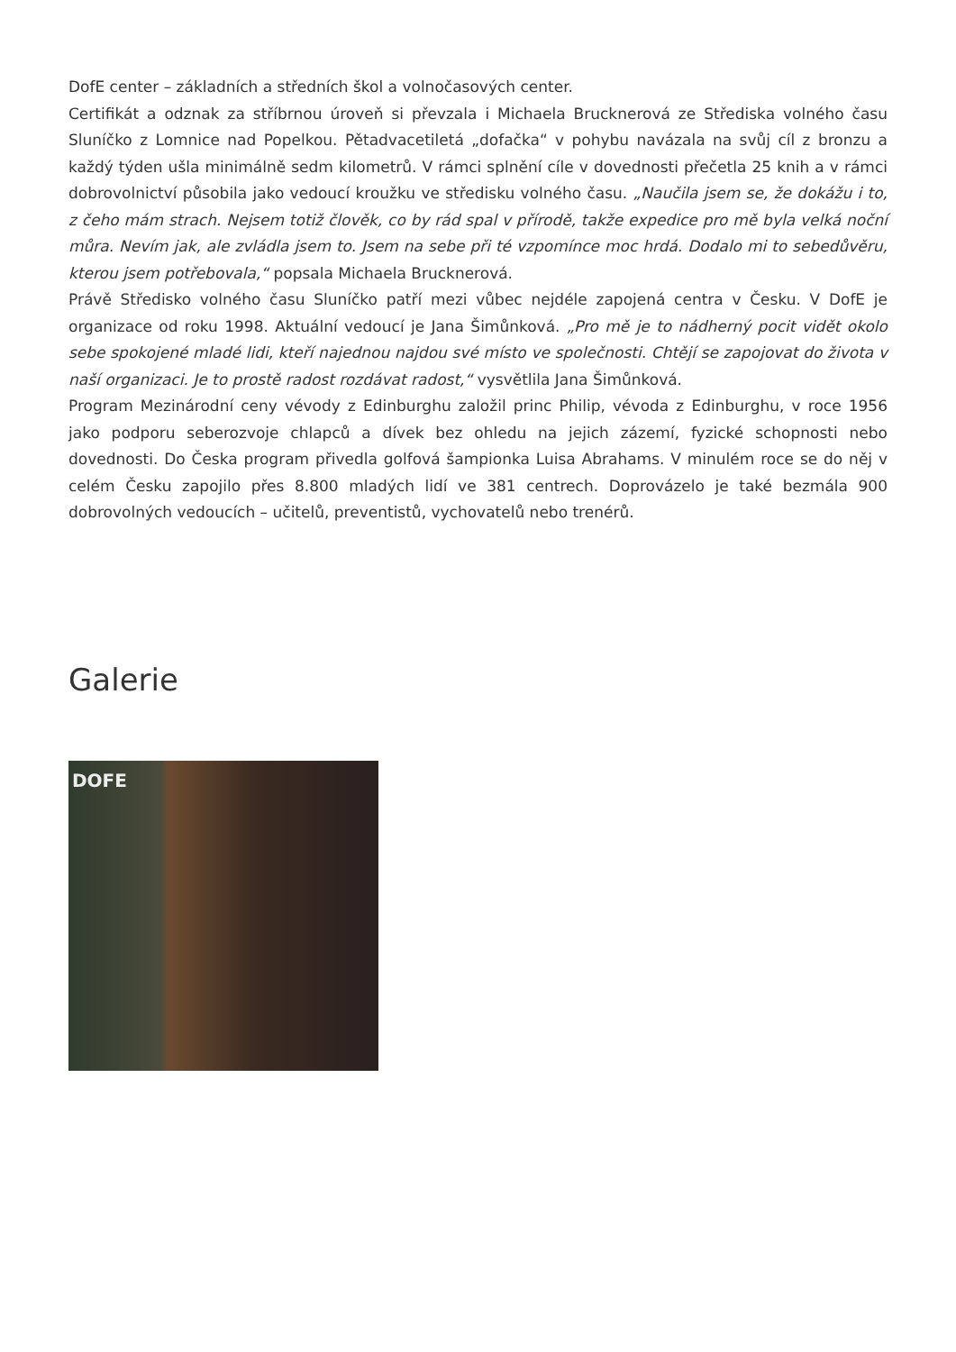DofE center – základních a středních škol a volnočasových center.
Certifikát a odznak za stříbrnou úroveň si převzala i Michaela Brucknerová ze Střediska volného času Sluníčko z Lomnice nad Popelkou. Pětadvacetiletá „dofačka“ v pohybu navázala na svůj cíl z bronzu a každý týden ušla minimálně sedm kilometrů. V rámci splnění cíle v dovednosti přečetla 25 knih a v rámci dobrovolnictví působila jako vedoucí kroužku ve středisku volného času. „Naučila jsem se, že dokážu i to, z čeho mám strach. Nejsem totiž člověk, co by rád spal v přírodě, takže expedice pro mě byla velká noční můra. Nevím jak, ale zvládla jsem to. Jsem na sebe při té vzpomínce moc hrdá. Dodalo mi to sebedůvěru, kterou jsem potřebovala,“ popsala Michaela Brucknerová.
Právě Středisko volného času Sluníčko patří mezi vůbec nejdéle zapojená centra v Česku. V DofE je organizace od roku 1998. Aktuální vedoucí je Jana Šimůnková. „Pro mě je to nádherný pocit vidět okolo sebe spokojené mladé lidi, kteří najednou najdou své místo ve společnosti. Chtějí se zapojovat do života v naší organizaci. Je to prostě radost rozdávat radost,“ vysvětlila Jana Šimůnková.
Program Mezinárodní ceny vévody z Edinburghu založil princ Philip, vévoda z Edinburghu, v roce 1956 jako podporu seberozvoje chlapců a dívek bez ohledu na jejich zázemí, fyzické schopnosti nebo dovednosti. Do Česka program přivedla golfová šampionka Luisa Abrahams. V minulém roce se do něj v celém Česku zapojilo přes 8.800 mladých lidí ve 381 centrech. Doprovázelo je také bezmála 900 dobrovolných vedoucích – učitelů, preventistů, vychovatelů nebo trenérů.
Galerie
DOFE